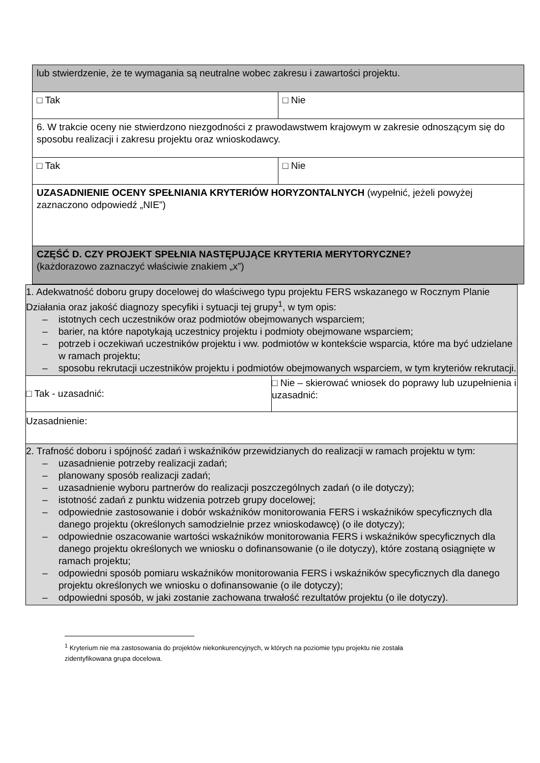| lub stwierdzenie, że te wymagania są neutralne wobec zakresu i zawartości projektu. | |
| □ Tak | □ Nie |
| 6. W trakcie oceny nie stwierdzono niezgodności z prawodawstwem krajowym w zakresie odnoszącym się do sposobu realizacji i zakresu projektu oraz wnioskodawcy. | |
| □ Tak | □ Nie |
| UZASADNIENIE OCENY SPEŁNIANIA KRYTERIÓW HORYZONTALNYCH (wypełnić, jeżeli powyżej zaznaczono odpowiedź „NIE”) | |
| CZĘŚĆ D. CZY PROJEKT SPEŁNIA NASTĘPUJĄCE KRYTERIA MERYTORYCZNE? (każdorazowo zaznaczyć właściwie znakiem „x”) | |
| 1. Adekwatność doboru grupy docelowej do właściwego typu projektu FERS wskazanego w Rocznym Planie Działania oraz jakość diagnozy specyfiki i sytuacji tej grupy<sup>1</sup>, w tym opis: – istotnych cech uczestników oraz podmiotów obejmowanych wsparciem; – barier, na które napotykają uczestnicy projektu i podmioty obejmowane wsparciem; – potrzeb i oczekiwań uczestników projektu i ww. podmiotów w kontekście wsparcia, które ma być udzielane w ramach projektu; – sposobu rekrutacji uczestników projektu i podmiotów obejmowanych wsparciem, w tym kryteriów rekrutacji. | |
| □ Tak - uzasadnić: | □ Nie – skierować wniosek do poprawy lub uzupełnienia i uzasadnić: |
| Uzasadnienie: | |
| 2. Trafność doboru i spójność zadań i wskaźników przewidzianych do realizacji w ramach projektu w tym: – uzasadnienie potrzeby realizacji zadań; – planowany sposób realizacji zadań; – uzasadnienie wyboru partnerów do realizacji poszczególnych zadań (o ile dotyczy); – istotność zadań z punktu widzenia potrzeb grupy docelowej; – odpowiednie zastosowanie i dobór wskaźników monitorowania FERS i wskaźników specyficznych dla danego projektu (określonych samodzielnie przez wnioskodawcę) (o ile dotyczy); – odpowiednie oszacowanie wartości wskaźników monitorowania FERS i wskaźników specyficznych dla danego projektu określonych we wniosku o dofinansowanie (o ile dotyczy), które zostaną osiągnięte w ramach projektu; – odpowiedni sposób pomiaru wskaźników monitorowania FERS i wskaźników specyficznych dla danego projektu określonych we wniosku o dofinansowanie (o ile dotyczy); – odpowiedni sposób, w jaki zostanie zachowana trwałość rezultatów projektu (o ile dotyczy). | |
<sup>1</sup> Kryterium nie ma zastosowania do projektów niekonkurencyjnych, w których na poziomie typu projektu nie została
zidentyfikowana grupa docelowa.